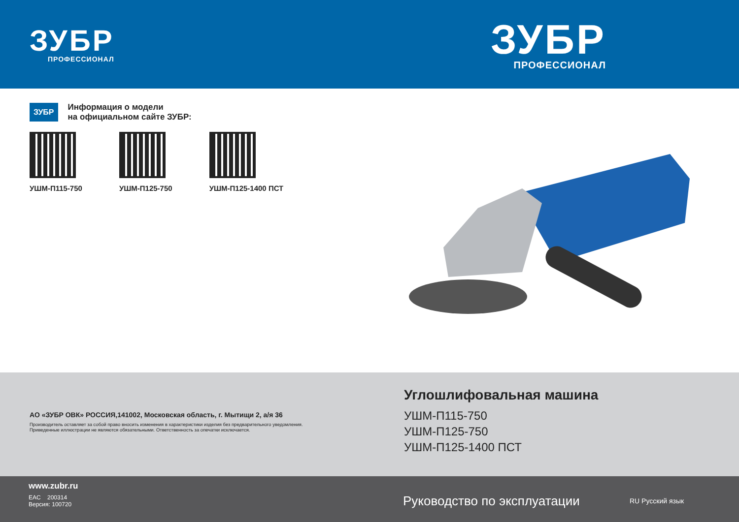ЗУБР
ПРОФЕССИОНАЛ
ЗУБР
ПРОФЕССИОНАЛ
ЗУБР
Информация о модели
на официальном сайте ЗУБР:
УШМ-П115-750 УШМ-П125-750 УШМ-П125-1400 ПСТ
АО «ЗУБР ОВК» РОССИЯ,141002, Московская область, г. Мытищи 2, а/я 36
Производитель оставляет за собой право вносить изменения в характеристики изделия без предварительного уведомления.
Приведенные иллюстрации не являются обязательными. Ответственность за опечатки исключается.
Углошлифовальная машина
УШМ-П115-750
УШМ-П125-750
УШМ-П125-1400 ПСТ
www.zubr.ru
EAC 200314
Версия: 100720
Руководство по эксплуатации
RU Русский язык